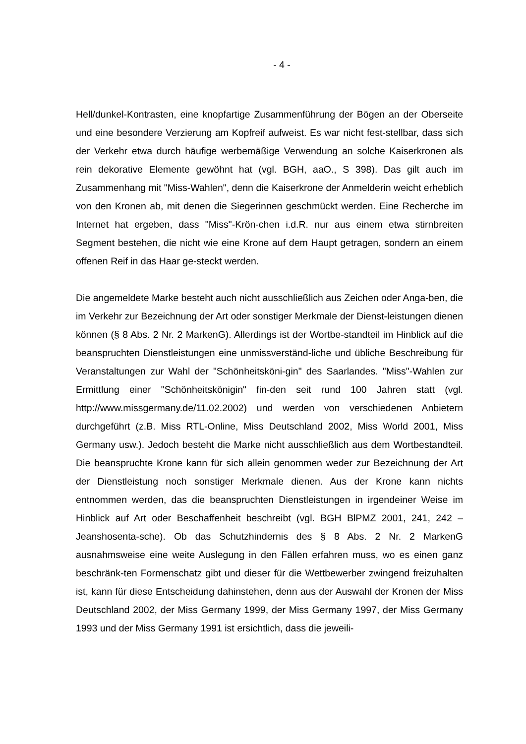- 4 -
Hell/dunkel-Kontrasten, eine knopfartige Zusammenführung der Bögen an der Oberseite und eine besondere Verzierung am Kopfreif aufweist. Es war nicht fest-stellbar, dass sich der Verkehr etwa durch häufige werbemäßige Verwendung an solche Kaiserkronen als rein dekorative Elemente gewöhnt hat (vgl. BGH, aaO., S 398). Das gilt auch im Zusammenhang mit "Miss-Wahlen", denn die Kaiserkrone der Anmelderin weicht erheblich von den Kronen ab, mit denen die Siegerinnen geschmückt werden. Eine Recherche im Internet hat ergeben, dass "Miss"-Krön-chen i.d.R. nur aus einem etwa stirnbreiten Segment bestehen, die nicht wie eine Krone auf dem Haupt getragen, sondern an einem offenen Reif in das Haar ge-steckt werden.
Die angemeldete Marke besteht auch nicht ausschließlich aus Zeichen oder Anga-ben, die im Verkehr zur Bezeichnung der Art oder sonstiger Merkmale der Dienst-leistungen dienen können (§ 8 Abs. 2 Nr. 2 MarkenG). Allerdings ist der Wortbe-standteil im Hinblick auf die beanspruchten Dienstleistungen eine unmissverständ-liche und übliche Beschreibung für Veranstaltungen zur Wahl der "Schönheitsköni-gin" des Saarlandes. "Miss"-Wahlen zur Ermittlung einer "Schönheitskönigin" fin-den seit rund 100 Jahren statt (vgl. http://www.missgermany.de/11.02.2002) und werden von verschiedenen Anbietern durchgeführt (z.B. Miss RTL-Online, Miss Deutschland 2002, Miss World 2001, Miss Germany usw.). Jedoch besteht die Marke nicht ausschließlich aus dem Wortbestandteil. Die beanspruchte Krone kann für sich allein genommen weder zur Bezeichnung der Art der Dienstleistung noch sonstiger Merkmale dienen. Aus der Krone kann nichts entnommen werden, das die beanspruchten Dienstleistungen in irgendeiner Weise im Hinblick auf Art oder Beschaffenheit beschreibt (vgl. BGH BlPMZ 2001, 241, 242 – Jeanshosenta-sche). Ob das Schutzhindernis des § 8 Abs. 2 Nr. 2 MarkenG ausnahmsweise eine weite Auslegung in den Fällen erfahren muss, wo es einen ganz beschränk-ten Formenschatz gibt und dieser für die Wettbewerber zwingend freizuhalten ist, kann für diese Entscheidung dahinstehen, denn aus der Auswahl der Kronen der Miss Deutschland 2002, der Miss Germany 1999, der Miss Germany 1997, der Miss Germany 1993 und der Miss Germany 1991 ist ersichtlich, dass die jeweili-